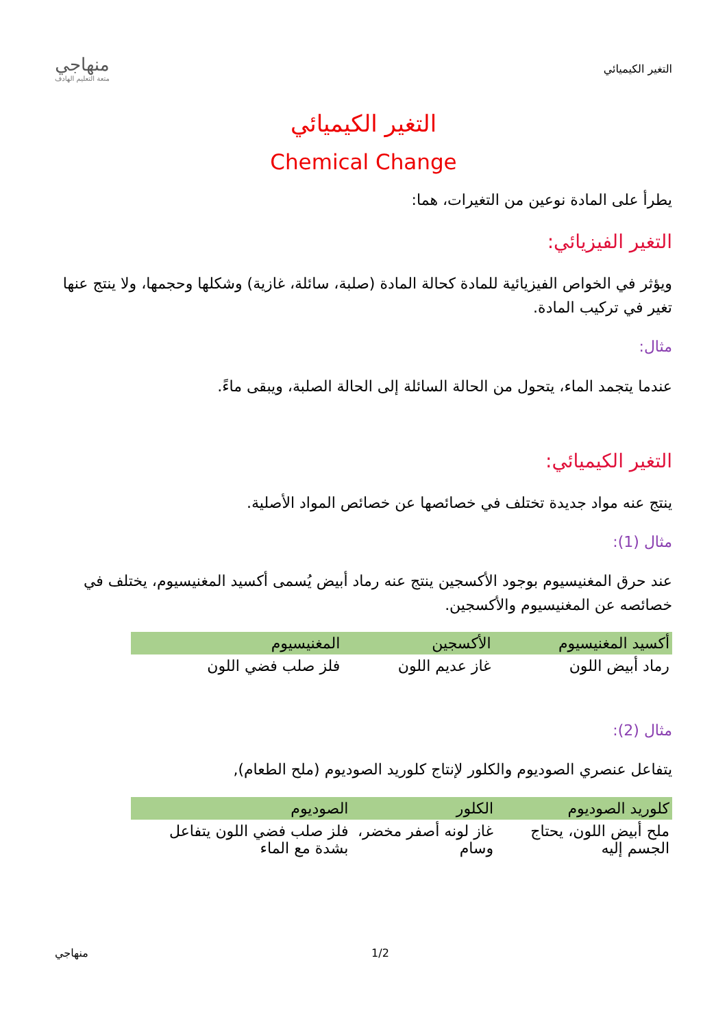التغير الكيميائي
منهاجي
متعة التعليم الهادف
التغير الكيميائي
Chemical Change
يطرأ على المادة نوعين من التغيرات، هما:
التغير الفيزيائي:
ويؤثر في الخواص الفيزيائية للمادة كحالة المادة (صلبة، سائلة، غازية) وشكلها وحجمها، ولا ينتج عنها تغير في تركيب المادة.
مثال:
عندما يتجمد الماء، يتحول من الحالة السائلة إلى الحالة الصلبة، ويبقى ماءً.
التغير الكيميائي:
ينتج عنه مواد جديدة تختلف في خصائصها عن خصائص المواد الأصلية.
مثال (1):
عند حرق المغنيسيوم بوجود الأكسجين ينتج عنه رماد أبيض يُسمى أكسيد المغنيسيوم، يختلف في خصائصه عن المغنيسيوم والأكسجين.
| أكسيد المغنيسيوم | الأكسجين | المغنيسيوم |
| --- | --- | --- |
| رماد أبيض اللون | غاز عديم اللون | فلز صلب فضي اللون |
مثال (2):
يتفاعل عنصري الصوديوم والكلور لإنتاج كلوريد الصوديوم (ملح الطعام),
| كلوريد الصوديوم | الكلور | الصوديوم |
| --- | --- | --- |
| ملح أبيض اللون، يحتاج الجسم إليه | غاز لونه أصفر مخضر، وسام | فلز صلب فضي اللون يتفاعل بشدة مع الماء |
1/2 منهاجي